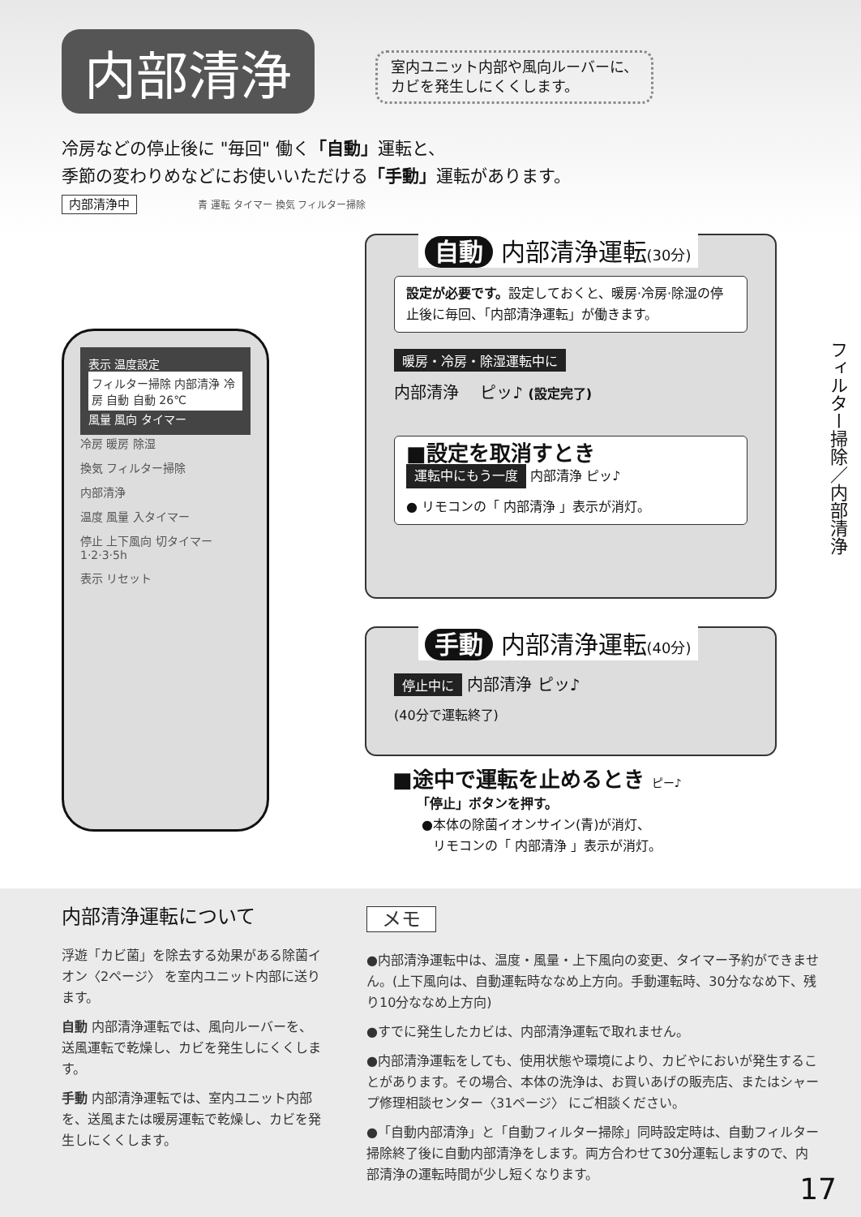内部清浄 室内ユニット内部や風向ルーバーに、
カビを発生しにくくします。
冷房などの停止後に "毎回" 働く「自動」運転と、
季節の変わりめなどにお使いいただける「手動」運転があります。
内部清浄中 青 運転 タイマー 換気 フィルター掃除
表示 温度設定
フィルター掃除 内部清浄 冷房 自動 自動 26℃
風量 風向 タイマー
冷房 暖房 除湿
換気 フィルター掃除
内部清浄
温度 風量 入タイマー
停止 上下風向 切タイマー 1·2·3·5h
表示 リセット
自動 内部清浄運転(30分)
設定が必要です。設定しておくと、暖房·冷房·除湿の停止後に毎回、「内部清浄運転」が働きます。
暖房・冷房・除湿運転中に
内部清浄 　ピッ♪ (設定完了)
■設定を取消すとき
運転中にもう一度 内部清浄 ピッ♪
● リモコンの「 内部清浄 」表示が消灯。
手動 内部清浄運転(40分)
停止中に 内部清浄 ピッ♪
(40分で運転終了)
■途中で運転を止めるとき ピー♪
「停止」ボタンを押す。
●本体の除菌イオンサイン(青)が消灯、
リモコンの「 内部清浄 」表示が消灯。
フィルター掃除／内部清浄
内部清浄運転について
浮遊「カビ菌」を除去する効果がある除菌イオン〈2ページ〉 を室内ユニット内部に送ります。
自動 内部清浄運転では、風向ルーバーを、送風運転で乾燥し、カビを発生しにくくします。
手動 内部清浄運転では、室内ユニット内部を、送風または暖房運転で乾燥し、カビを発生しにくくします。
メモ
●内部清浄運転中は、温度・風量・上下風向の変更、タイマー予約ができません。(上下風向は、自動運転時ななめ上方向。手動運転時、30分ななめ下、残り10分ななめ上方向)
●すでに発生したカビは、内部清浄運転で取れません。
●内部清浄運転をしても、使用状態や環境により、カビやにおいが発生することがあります。その場合、本体の洗浄は、お買いあげの販売店、またはシャープ修理相談センター〈31ページ〉 にご相談ください。
●「自動内部清浄」と「自動フィルター掃除」同時設定時は、自動フィルター掃除終了後に自動内部清浄をします。両方合わせて30分運転しますので、内部清浄の運転時間が少し短くなります。
17